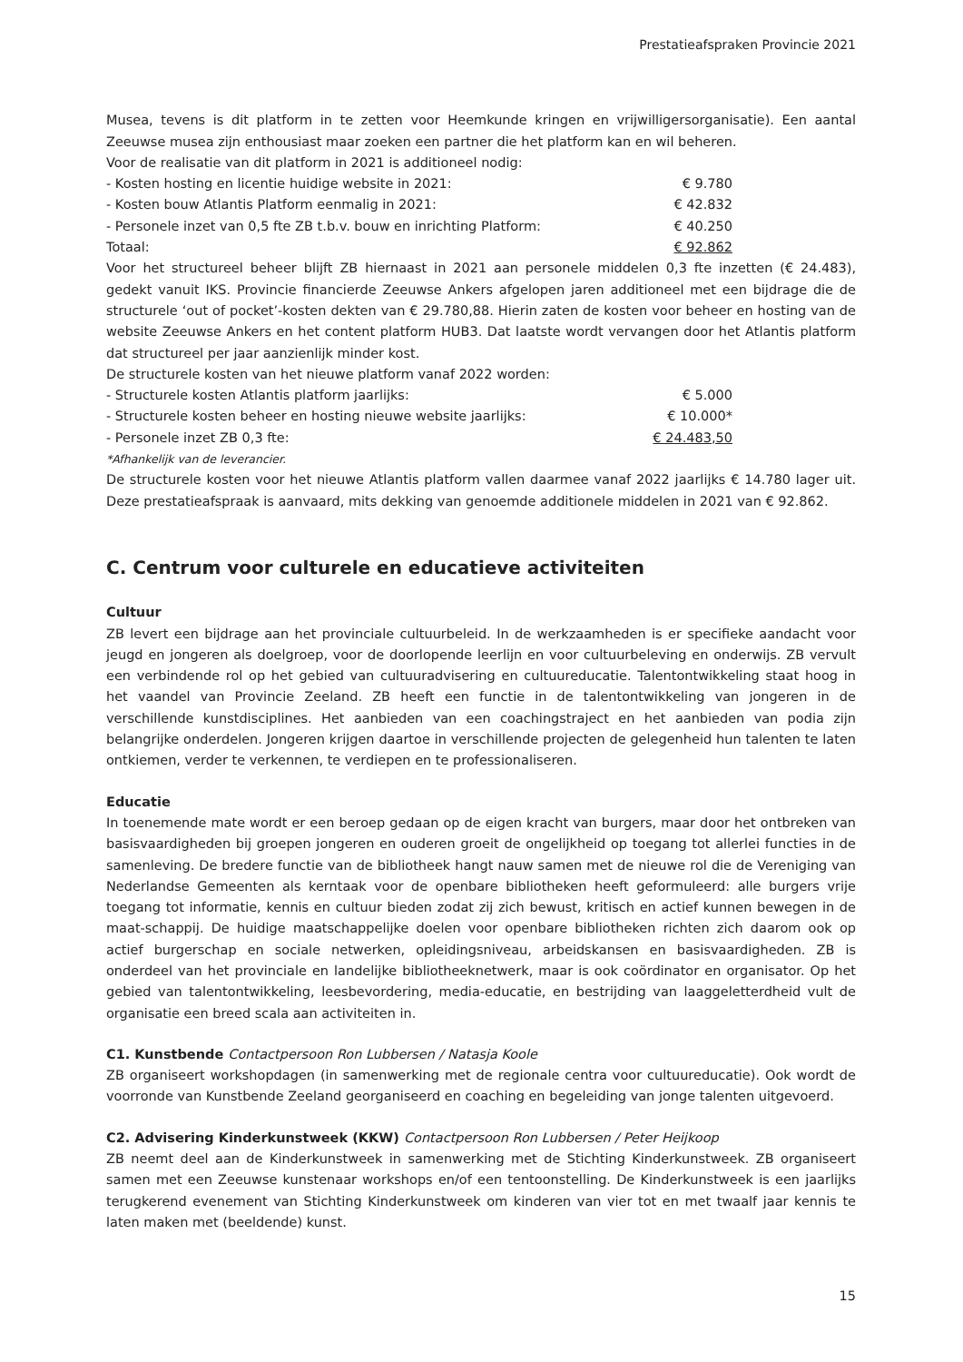Prestatieafspraken Provincie 2021
Musea, tevens is dit platform in te zetten voor Heemkunde kringen en vrijwilligersorganisatie). Een aantal Zeeuwse musea zijn enthousiast maar zoeken een partner die het platform kan en wil beheren.
Voor de realisatie van dit platform in 2021 is additioneel nodig:
- Kosten hosting en licentie huidige website in 2021: € 9.780
- Kosten bouw Atlantis Platform eenmalig in 2021: € 42.832
- Personele inzet van 0,5 fte ZB t.b.v. bouw en inrichting Platform: € 40.250
Totaal: € 92.862
Voor het structureel beheer blijft ZB hiernaast in 2021 aan personele middelen 0,3 fte inzetten (€ 24.483), gedekt vanuit IKS. Provincie financierde Zeeuwse Ankers afgelopen jaren additioneel met een bijdrage die de structurele ‘out of pocket’-kosten dekten van € 29.780,88. Hierin zaten de kosten voor beheer en hosting van de website Zeeuwse Ankers en het content platform HUB3. Dat laatste wordt vervangen door het Atlantis platform dat structureel per jaar aanzienlijk minder kost.
De structurele kosten van het nieuwe platform vanaf 2022 worden:
- Structurele kosten Atlantis platform jaarlijks: € 5.000
- Structurele kosten beheer en hosting nieuwe website jaarlijks: € 10.000*
- Personele inzet ZB 0,3 fte: € 24.483,50
*Afhankelijk van de leverancier.
De structurele kosten voor het nieuwe Atlantis platform vallen daarmee vanaf 2022 jaarlijks € 14.780 lager uit. Deze prestatieafspraak is aanvaard, mits dekking van genoemde additionele middelen in 2021 van € 92.862.
C. Centrum voor culturele en educatieve activiteiten
Cultuur
ZB levert een bijdrage aan het provinciale cultuurbeleid. In de werkzaamheden is er specifieke aandacht voor jeugd en jongeren als doelgroep, voor de doorlopende leerlijn en voor cultuurbeleving en onderwijs. ZB vervult een verbindende rol op het gebied van cultuuradvisering en cultuureducatie. Talentontwikkeling staat hoog in het vaandel van Provincie Zeeland. ZB heeft een functie in de talentontwikkeling van jongeren in de verschillende kunstdisciplines. Het aanbieden van een coachingstraject en het aanbieden van podia zijn belangrijke onderdelen. Jongeren krijgen daartoe in verschillende projecten de gelegenheid hun talenten te laten ontkiemen, verder te verkennen, te verdiepen en te professionaliseren.
Educatie
In toenemende mate wordt er een beroep gedaan op de eigen kracht van burgers, maar door het ontbreken van basisvaardigheden bij groepen jongeren en ouderen groeit de ongelijkheid op toegang tot allerlei functies in de samenleving. De bredere functie van de bibliotheek hangt nauw samen met de nieuwe rol die de Vereniging van Nederlandse Gemeenten als kerntaak voor de openbare bibliotheken heeft geformuleerd: alle burgers vrije toegang tot informatie, kennis en cultuur bieden zodat zij zich bewust, kritisch en actief kunnen bewegen in de maat-schappij. De huidige maatschappelijke doelen voor openbare bibliotheken richten zich daarom ook op actief burgerschap en sociale netwerken, opleidingsniveau, arbeidskansen en basisvaardigheden. ZB is onderdeel van het provinciale en landelijke bibliotheeknetwerk, maar is ook coördinator en organisator. Op het gebied van talentontwikkeling, leesbevordering, media-educatie, en bestrijding van laaggeletterdheid vult de organisatie een breed scala aan activiteiten in.
C1. Kunstbende Contactpersoon Ron Lubbersen / Natasja Koole
ZB organiseert workshopdagen (in samenwerking met de regionale centra voor cultuureducatie). Ook wordt de voorronde van Kunstbende Zeeland georganiseerd en coaching en begeleiding van jonge talenten uitgevoerd.
C2. Advisering Kinderkunstweek (KKW) Contactpersoon Ron Lubbersen / Peter Heijkoop
ZB neemt deel aan de Kinderkunstweek in samenwerking met de Stichting Kinderkunstweek. ZB organiseert samen met een Zeeuwse kunstenaar workshops en/of een tentoonstelling. De Kinderkunstweek is een jaarlijks terugkerend evenement van Stichting Kinderkunstweek om kinderen van vier tot en met twaalf jaar kennis te laten maken met (beeldende) kunst.
15